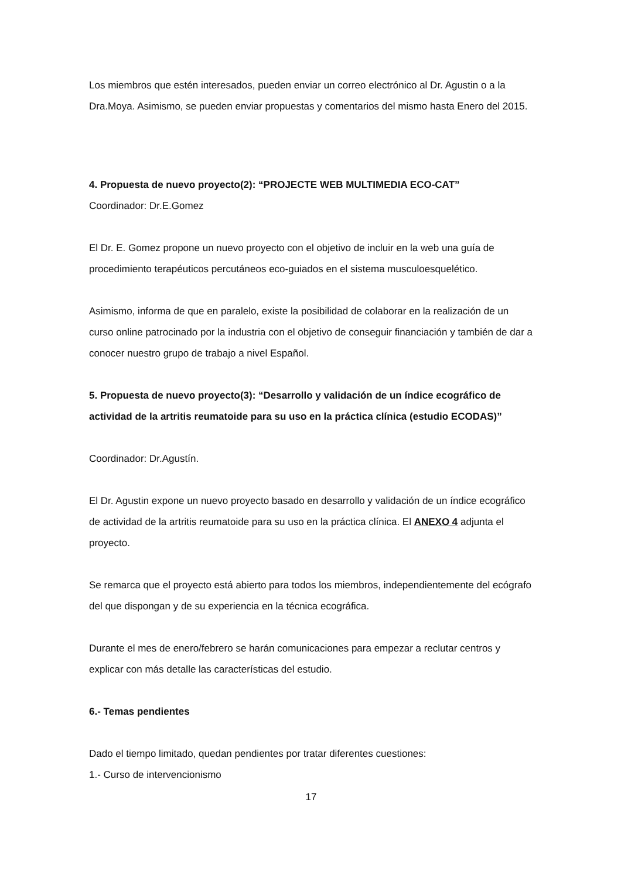Los miembros que estén interesados, pueden enviar un correo electrónico al Dr. Agustin o a la Dra.Moya. Asimismo, se pueden enviar propuestas y comentarios del mismo hasta Enero del 2015.
4. Propuesta de nuevo proyecto(2): “PROJECTE WEB MULTIMEDIA ECO-CAT”
Coordinador: Dr.E.Gomez
El Dr. E. Gomez propone un nuevo proyecto con el objetivo de incluir en la web una guía de procedimiento terapéuticos percutáneos eco-guiados en el sistema musculoesquelético.
Asimismo, informa de que en paralelo, existe la posibilidad de colaborar en la realización de un curso online patrocinado por la industria con el objetivo de conseguir financiación y también de dar a conocer nuestro grupo de trabajo a nivel Español.
5. Propuesta de nuevo proyecto(3): “Desarrollo y validación de un índice ecográfico de actividad de la artritis reumatoide para su uso en la práctica clínica (estudio ECODAS)”
Coordinador: Dr.Agustín.
El Dr. Agustin expone un nuevo proyecto basado en desarrollo y validación de un índice ecográfico de actividad de la artritis reumatoide para su uso en la práctica clínica. El ANEXO 4 adjunta el proyecto.
Se remarca que el proyecto está abierto para todos los miembros, independientemente del ecógrafo del que dispongan y de su experiencia en la técnica ecográfica.
Durante el mes de enero/febrero se harán comunicaciones para empezar a reclutar centros y explicar con más detalle las características del estudio.
6.- Temas pendientes
Dado el tiempo limitado, quedan pendientes por tratar diferentes cuestiones:
1.- Curso de intervencionismo
17